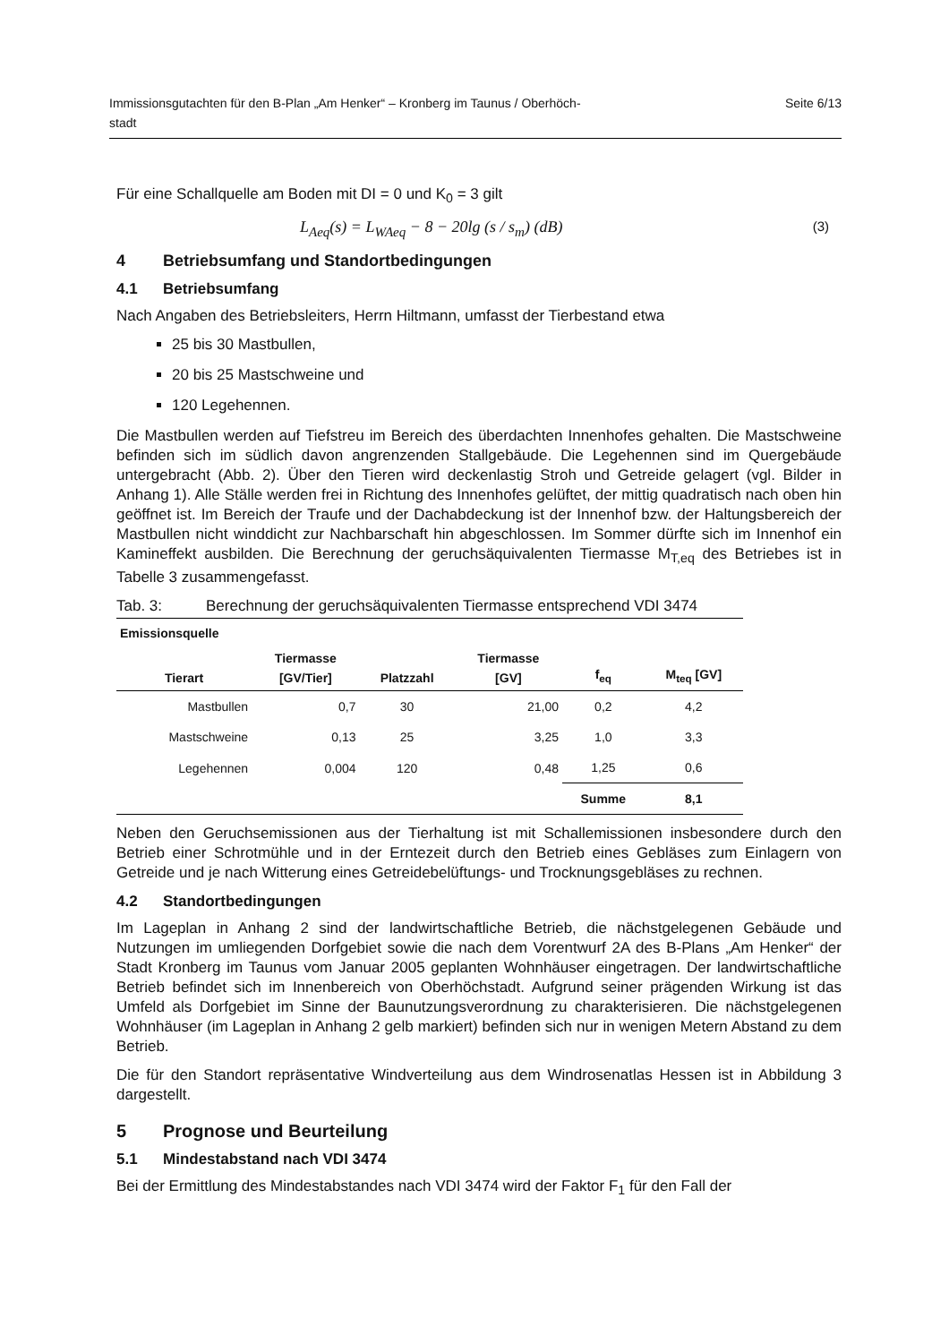Immissionsgutachten für den B-Plan „Am Henker“ – Kronberg im Taunus / Oberhöch-
stadt Seite 6/13
Für eine Schallquelle am Boden mit DI = 0 und K<sub>0</sub> = 3 gilt
L<sub>Aeq</sub>(s) = L<sub>WAeq</sub> − 8 − 20lg (s / s<sub>m</sub>) (dB) (3)
4 Betriebsumfang und Standortbedingungen
4.1 Betriebsumfang
Nach Angaben des Betriebsleiters, Herrn Hiltmann, umfasst der Tierbestand etwa
25 bis 30 Mastbullen,
20 bis 25 Mastschweine und
120 Legehennen.
Die Mastbullen werden auf Tiefstreu im Bereich des überdachten Innenhofes gehalten. Die Mastschweine befinden sich im südlich davon angrenzenden Stallgebäude. Die Legehennen sind im Quergebäude untergebracht (Abb. 2). Über den Tieren wird deckenlastig Stroh und Getreide gelagert (vgl. Bilder in Anhang 1). Alle Ställe werden frei in Richtung des Innenhofes gelüftet, der mittig quadratisch nach oben hin geöffnet ist. Im Bereich der Traufe und der Dachabdeckung ist der Innenhof bzw. der Haltungsbereich der Mastbullen nicht winddicht zur Nachbarschaft hin abgeschlossen. Im Sommer dürfte sich im Innenhof ein Kamineffekt ausbilden. Die Berechnung der geruchsäquivalenten Tiermasse M<sub>T,eq</sub> des Betriebes ist in Tabelle 3 zusammengefasst.
Tab. 3: Berechnung der geruchsäquivalenten Tiermasse entsprechend VDI 3474
| Emissionsquelle | | | | | |
| --- | --- | --- | --- | --- | --- |
| Tierart | Tiermasse [GV/Tier] | Platzzahl | Tiermasse [GV] | f<sub>eq</sub> | M<sub>teq</sub> [GV] |
| Mastbullen | 0,7 | 30 | 21,00 | 0,2 | 4,2 |
| Mastschweine | 0,13 | 25 | 3,25 | 1,0 | 3,3 |
| Legehennen | 0,004 | 120 | 0,48 | 1,25 | 0,6 |
| | | | | Summe | 8,1 |
Neben den Geruchsemissionen aus der Tierhaltung ist mit Schallemissionen insbesondere durch den Betrieb einer Schrotmühle und in der Erntezeit durch den Betrieb eines Gebläses zum Einlagern von Getreide und je nach Witterung eines Getreidebelüftungs- und Trocknungsgebläses zu rechnen.
4.2 Standortbedingungen
Im Lageplan in Anhang 2 sind der landwirtschaftliche Betrieb, die nächstgelegenen Gebäude und Nutzungen im umliegenden Dorfgebiet sowie die nach dem Vorentwurf 2A des B-Plans „Am Henker“ der Stadt Kronberg im Taunus vom Januar 2005 geplanten Wohnhäuser eingetragen. Der landwirtschaftliche Betrieb befindet sich im Innenbereich von Oberhöchstadt. Aufgrund seiner prägenden Wirkung ist das Umfeld als Dorfgebiet im Sinne der Baunutzungsverordnung zu charakterisieren. Die nächstgelegenen Wohnhäuser (im Lageplan in Anhang 2 gelb markiert) befinden sich nur in wenigen Metern Abstand zu dem Betrieb.
Die für den Standort repräsentative Windverteilung aus dem Windrosenatlas Hessen ist in Abbildung 3 dargestellt.
5 Prognose und Beurteilung
5.1 Mindestabstand nach VDI 3474
Bei der Ermittlung des Mindestabstandes nach VDI 3474 wird der Faktor F<sub>1</sub> für den Fall der